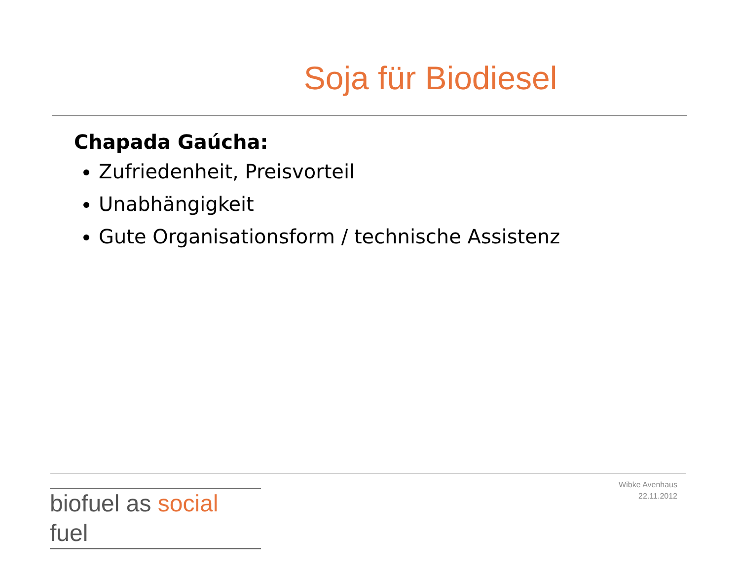Soja für Biodiesel
Chapada Gaúcha:
Zufriedenheit, Preisvorteil
Unabhängigkeit
Gute Organisationsform / technische Assistenz
biofuel as social fuel
Wibke Avenhaus
22.11.2012